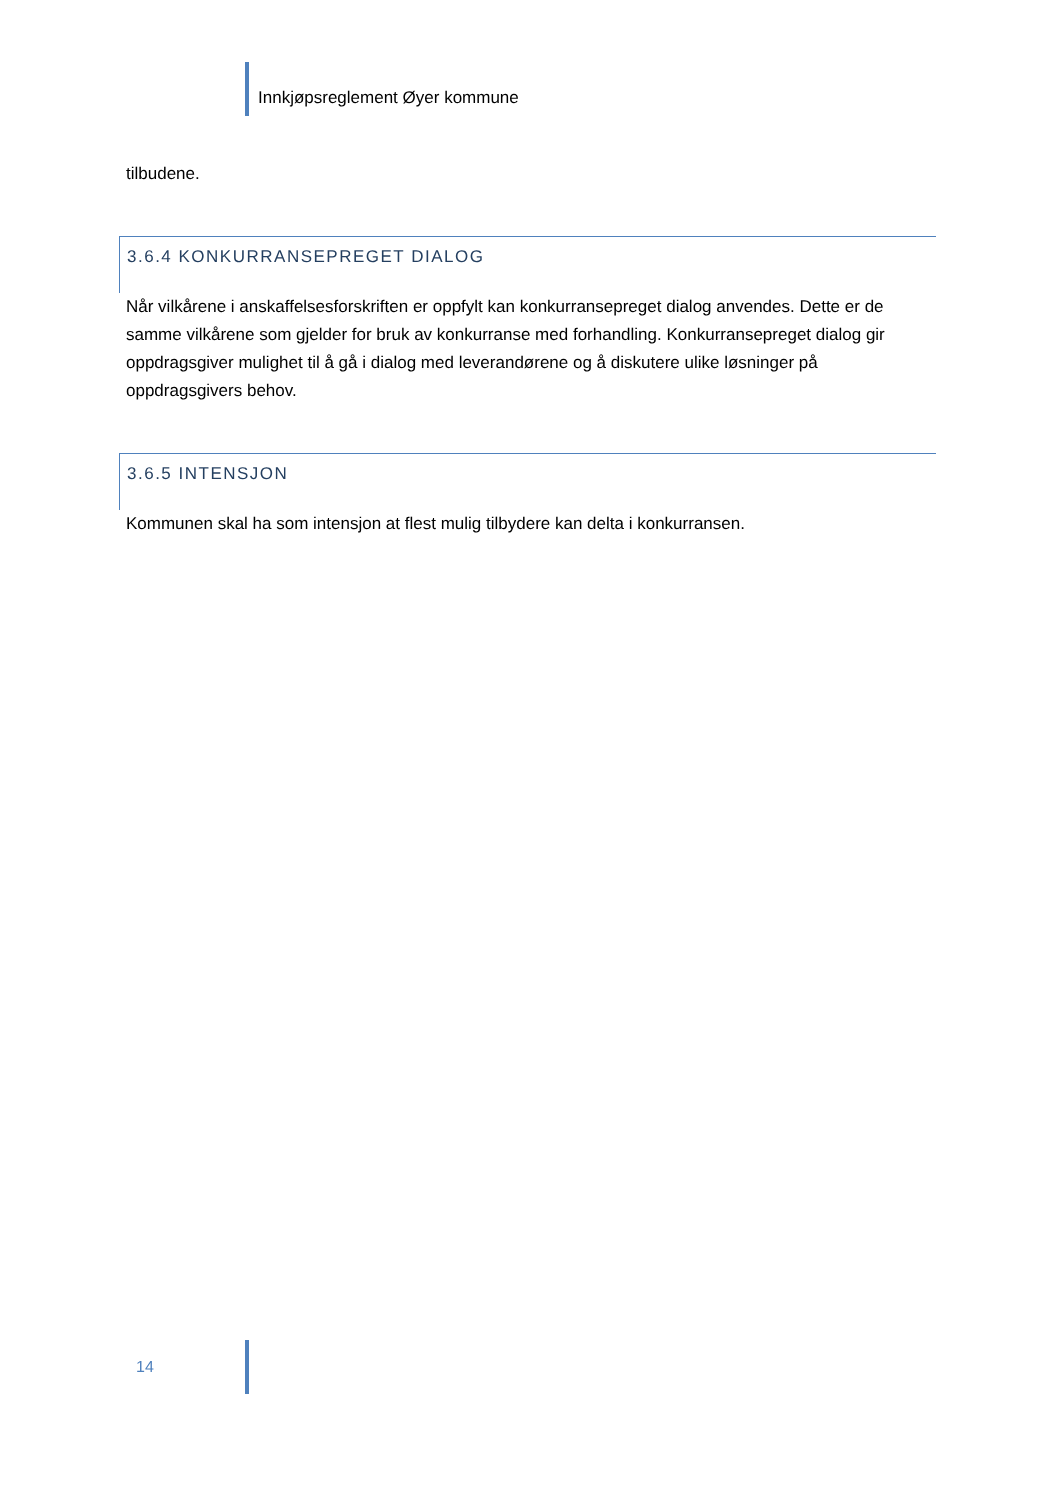Innkjøpsreglement Øyer kommune
tilbudene.
3.6.4 KONKURRANSEPREGET DIALOG
Når vilkårene i anskaffelsesforskriften er oppfylt kan konkurransepreget dialog anvendes. Dette er de samme vilkårene som gjelder for bruk av konkurranse med forhandling. Konkurransepreget dialog gir oppdragsgiver mulighet til å gå i dialog med leverandørene og å diskutere ulike løsninger på oppdragsgivers behov.
3.6.5 INTENSJON
Kommunen skal ha som intensjon at flest mulig tilbydere kan delta i konkurransen.
14